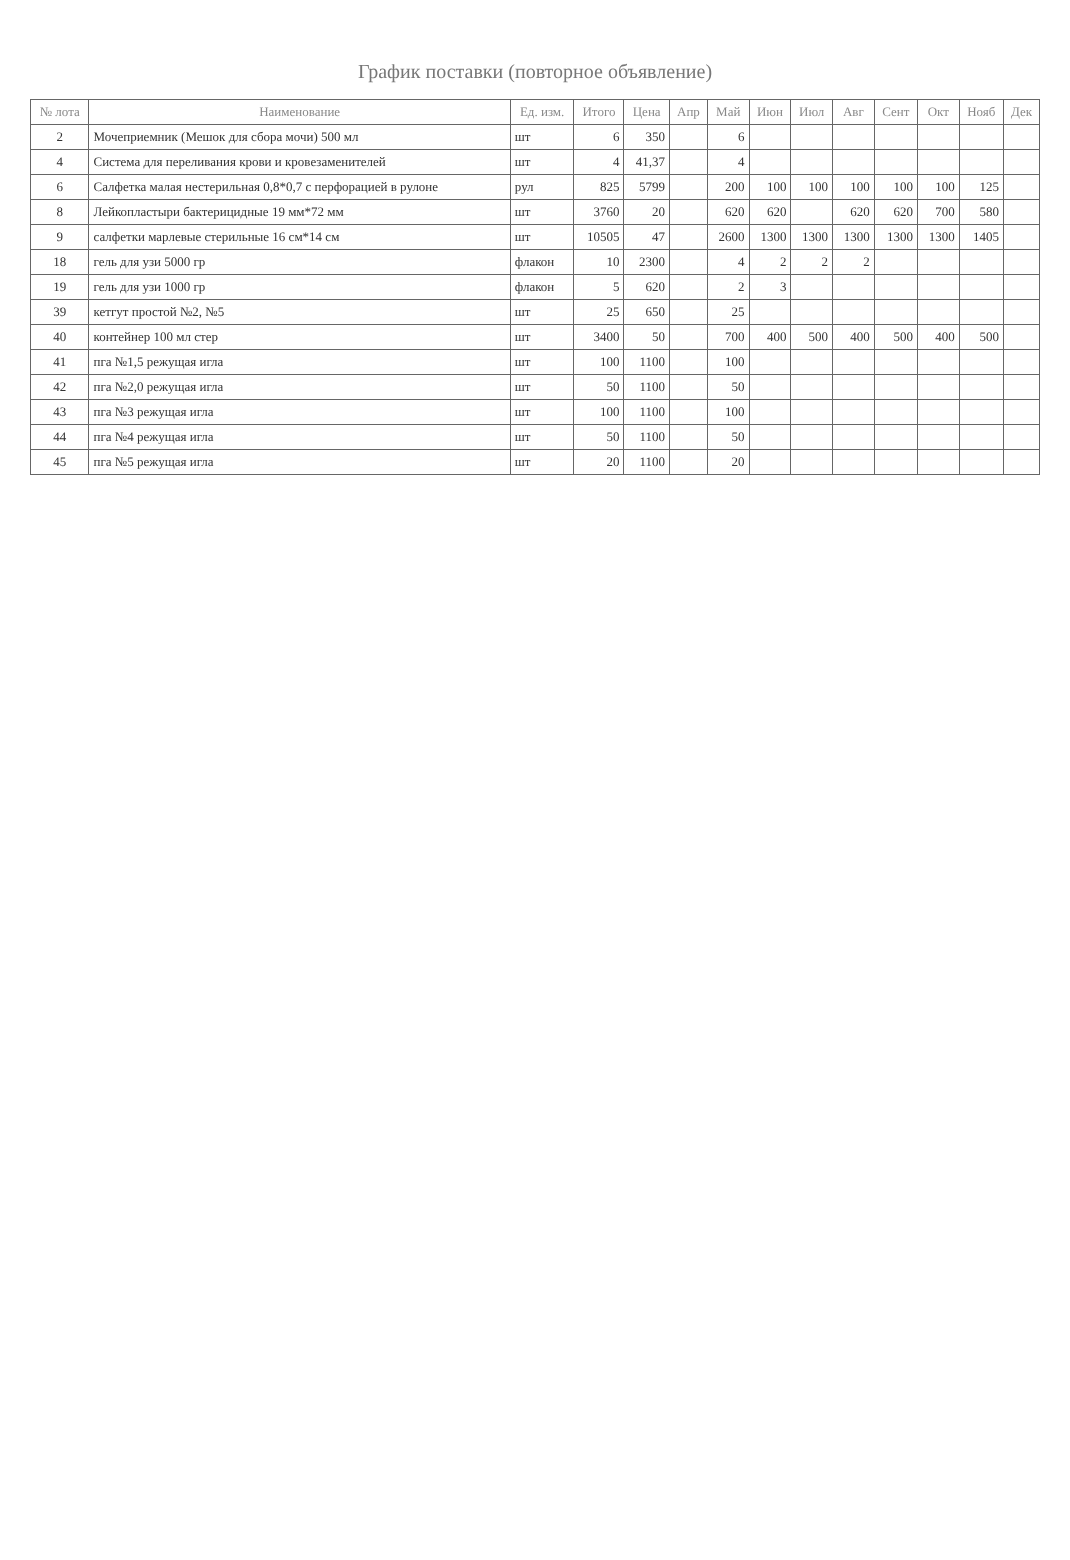График поставки (повторное объявление)
| № лота | Наименование | Ед. изм. | Итого | Цена | Апр | Май | Июн | Июл | Авг | Сент | Окт | Нояб | Дек |
| --- | --- | --- | --- | --- | --- | --- | --- | --- | --- | --- | --- | --- | --- |
| 2 | Мочеприемник (Мешок для сбора мочи) 500 мл | шт | 6 | 350 | | 6 | | | | | | | |
| 4 | Система для переливания крови и кровезаменителей | шт | 4 | 41,37 | | 4 | | | | | | | |
| 6 | Салфетка малая нестерильная 0,8*0,7 с перфорацией в рулоне | рул | 825 | 5799 | | 200 | 100 | 100 | 100 | 100 | 100 | 125 | |
| 8 | Лейкопластыри бактерицидные 19 мм*72 мм | шт | 3760 | 20 | | 620 | 620 | | 620 | 620 | 700 | 580 | |
| 9 | салфетки марлевые стерильные 16 см*14 см | шт | 10505 | 47 | | 2600 | 1300 | 1300 | 1300 | 1300 | 1300 | 1405 | |
| 18 | гель для узи 5000 гр | флакон | 10 | 2300 | | 4 | 2 | 2 | 2 | | | | |
| 19 | гель для узи 1000 гр | флакон | 5 | 620 | | 2 | 3 | | | | | | |
| 39 | кетгут простой №2, №5 | шт | 25 | 650 | | 25 | | | | | | | |
| 40 | контейнер 100 мл стер | шт | 3400 | 50 | | 700 | 400 | 500 | 400 | 500 | 400 | 500 | |
| 41 | пга №1,5 режущая игла | шт | 100 | 1100 | | 100 | | | | | | | |
| 42 | пга №2,0 режущая игла | шт | 50 | 1100 | | 50 | | | | | | | |
| 43 | пга №3 режущая игла | шт | 100 | 1100 | | 100 | | | | | | | |
| 44 | пга №4 режущая игла | шт | 50 | 1100 | | 50 | | | | | | | |
| 45 | пга №5 режущая игла | шт | 20 | 1100 | | 20 | | | | | | | |